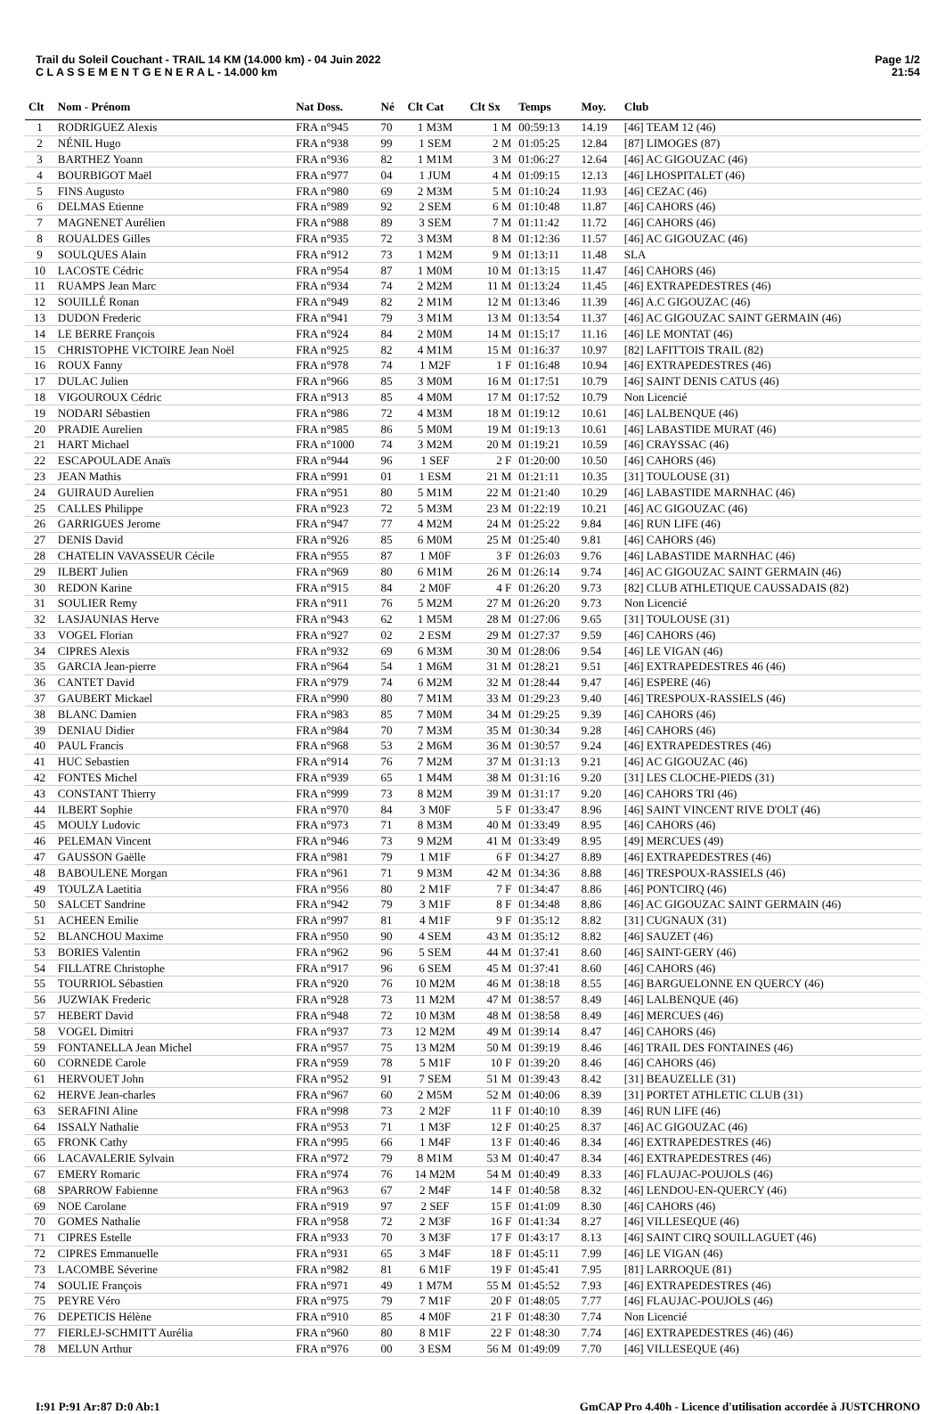Trail du Soleil Couchant - TRAIL 14 KM (14.000 km) - 04 Juin 2022
C L A S S E M E N T G E N E R A L - 14.000 km
Page 1/2
21:54
| Clt | Nom - Prénom | Nat Doss. | Né | Clt Cat | Clt Sx | Temps | Moy. | Club |
| --- | --- | --- | --- | --- | --- | --- | --- | --- |
| 1 | RODRIGUEZ Alexis | FRA n°945 | 70 | 1 M3M | 1 M | 00:59:13 | 14.19 | [46] TEAM 12 (46) |
| 2 | NÉNIL Hugo | FRA n°938 | 99 | 1 SEM | 2 M | 01:05:25 | 12.84 | [87] LIMOGES (87) |
| 3 | BARTHEZ Yoann | FRA n°936 | 82 | 1 M1M | 3 M | 01:06:27 | 12.64 | [46] AC GIGOUZAC (46) |
| 4 | BOURBIGOT Maël | FRA n°977 | 04 | 1 JUM | 4 M | 01:09:15 | 12.13 | [46] LHOSPITALET (46) |
| 5 | FINS Augusto | FRA n°980 | 69 | 2 M3M | 5 M | 01:10:24 | 11.93 | [46] CEZAC (46) |
| 6 | DELMAS Etienne | FRA n°989 | 92 | 2 SEM | 6 M | 01:10:48 | 11.87 | [46] CAHORS (46) |
| 7 | MAGNENET Aurélien | FRA n°988 | 89 | 3 SEM | 7 M | 01:11:42 | 11.72 | [46] CAHORS (46) |
| 8 | ROUALDES Gilles | FRA n°935 | 72 | 3 M3M | 8 M | 01:12:36 | 11.57 | [46] AC GIGOUZAC (46) |
| 9 | SOULQUES Alain | FRA n°912 | 73 | 1 M2M | 9 M | 01:13:11 | 11.48 | SLA |
| 10 | LACOSTE Cédric | FRA n°954 | 87 | 1 M0M | 10 M | 01:13:15 | 11.47 | [46] CAHORS (46) |
| 11 | RUAMPS Jean Marc | FRA n°934 | 74 | 2 M2M | 11 M | 01:13:24 | 11.45 | [46] EXTRAPEDESTRES (46) |
| 12 | SOUILLÉ Ronan | FRA n°949 | 82 | 2 M1M | 12 M | 01:13:46 | 11.39 | [46] A.C GIGOUZAC (46) |
| 13 | DUDON Frederic | FRA n°941 | 79 | 3 M1M | 13 M | 01:13:54 | 11.37 | [46] AC GIGOUZAC SAINT GERMAIN (46) |
| 14 | LE BERRE François | FRA n°924 | 84 | 2 M0M | 14 M | 01:15:17 | 11.16 | [46] LE MONTAT (46) |
| 15 | CHRISTOPHE VICTOIRE Jean Noël | FRA n°925 | 82 | 4 M1M | 15 M | 01:16:37 | 10.97 | [82] LAFITTOIS TRAIL (82) |
| 16 | ROUX Fanny | FRA n°978 | 74 | 1 M2F | 1 F | 01:16:48 | 10.94 | [46] EXTRAPEDESTRES (46) |
| 17 | DULAC Julien | FRA n°966 | 85 | 3 M0M | 16 M | 01:17:51 | 10.79 | [46] SAINT DENIS CATUS (46) |
| 18 | VIGOUROUX Cédric | FRA n°913 | 85 | 4 M0M | 17 M | 01:17:52 | 10.79 | Non Licencié |
| 19 | NODARI Sébastien | FRA n°986 | 72 | 4 M3M | 18 M | 01:19:12 | 10.61 | [46] LALBENQUE (46) |
| 20 | PRADIE Aurelien | FRA n°985 | 86 | 5 M0M | 19 M | 01:19:13 | 10.61 | [46] LABASTIDE MURAT (46) |
| 21 | HART Michael | FRA n°1000 | 74 | 3 M2M | 20 M | 01:19:21 | 10.59 | [46] CRAYSSAC (46) |
| 22 | ESCAPOULADE Anaïs | FRA n°944 | 96 | 1 SEF | 2 F | 01:20:00 | 10.50 | [46] CAHORS (46) |
| 23 | JEAN Mathis | FRA n°991 | 01 | 1 ESM | 21 M | 01:21:11 | 10.35 | [31] TOULOUSE (31) |
| 24 | GUIRAUD Aurelien | FRA n°951 | 80 | 5 M1M | 22 M | 01:21:40 | 10.29 | [46] LABASTIDE MARNHAC (46) |
| 25 | CALLES Philippe | FRA n°923 | 72 | 5 M3M | 23 M | 01:22:19 | 10.21 | [46] AC GIGOUZAC (46) |
| 26 | GARRIGUES Jerome | FRA n°947 | 77 | 4 M2M | 24 M | 01:25:22 | 9.84 | [46] RUN LIFE (46) |
| 27 | DENIS David | FRA n°926 | 85 | 6 M0M | 25 M | 01:25:40 | 9.81 | [46] CAHORS (46) |
| 28 | CHATELIN VAVASSEUR Cécile | FRA n°955 | 87 | 1 M0F | 3 F | 01:26:03 | 9.76 | [46] LABASTIDE MARNHAC (46) |
| 29 | ILBERT Julien | FRA n°969 | 80 | 6 M1M | 26 M | 01:26:14 | 9.74 | [46] AC GIGOUZAC SAINT GERMAIN (46) |
| 30 | REDON Karine | FRA n°915 | 84 | 2 M0F | 4 F | 01:26:20 | 9.73 | [82] CLUB ATHLETIQUE CAUSSADAIS (82) |
| 31 | SOULIER Remy | FRA n°911 | 76 | 5 M2M | 27 M | 01:26:20 | 9.73 | Non Licencié |
| 32 | LASJAUNIAS Herve | FRA n°943 | 62 | 1 M5M | 28 M | 01:27:06 | 9.65 | [31] TOULOUSE (31) |
| 33 | VOGEL Florian | FRA n°927 | 02 | 2 ESM | 29 M | 01:27:37 | 9.59 | [46] CAHORS (46) |
| 34 | CIPRES Alexis | FRA n°932 | 69 | 6 M3M | 30 M | 01:28:06 | 9.54 | [46] LE VIGAN (46) |
| 35 | GARCIA Jean-pierre | FRA n°964 | 54 | 1 M6M | 31 M | 01:28:21 | 9.51 | [46] EXTRAPEDESTRES 46 (46) |
| 36 | CANTET David | FRA n°979 | 74 | 6 M2M | 32 M | 01:28:44 | 9.47 | [46] ESPERE (46) |
| 37 | GAUBERT Mickael | FRA n°990 | 80 | 7 M1M | 33 M | 01:29:23 | 9.40 | [46] TRESPOUX-RASSIELS (46) |
| 38 | BLANC Damien | FRA n°983 | 85 | 7 M0M | 34 M | 01:29:25 | 9.39 | [46] CAHORS (46) |
| 39 | DENIAU Didier | FRA n°984 | 70 | 7 M3M | 35 M | 01:30:34 | 9.28 | [46] CAHORS (46) |
| 40 | PAUL Francis | FRA n°968 | 53 | 2 M6M | 36 M | 01:30:57 | 9.24 | [46] EXTRAPEDESTRES (46) |
| 41 | HUC Sebastien | FRA n°914 | 76 | 7 M2M | 37 M | 01:31:13 | 9.21 | [46] AC GIGOUZAC (46) |
| 42 | FONTES Michel | FRA n°939 | 65 | 1 M4M | 38 M | 01:31:16 | 9.20 | [31] LES CLOCHE-PIEDS (31) |
| 43 | CONSTANT Thierry | FRA n°999 | 73 | 8 M2M | 39 M | 01:31:17 | 9.20 | [46] CAHORS TRI (46) |
| 44 | ILBERT Sophie | FRA n°970 | 84 | 3 M0F | 5 F | 01:33:47 | 8.96 | [46] SAINT VINCENT RIVE D'OLT (46) |
| 45 | MOULY Ludovic | FRA n°973 | 71 | 8 M3M | 40 M | 01:33:49 | 8.95 | [46] CAHORS (46) |
| 46 | PELEMAN Vincent | FRA n°946 | 73 | 9 M2M | 41 M | 01:33:49 | 8.95 | [49] MERCUES (49) |
| 47 | GAUSSON Gaëlle | FRA n°981 | 79 | 1 M1F | 6 F | 01:34:27 | 8.89 | [46] EXTRAPEDESTRES (46) |
| 48 | BABOULENE Morgan | FRA n°961 | 71 | 9 M3M | 42 M | 01:34:36 | 8.88 | [46] TRESPOUX-RASSIELS (46) |
| 49 | TOULZA Laetitia | FRA n°956 | 80 | 2 M1F | 7 F | 01:34:47 | 8.86 | [46] PONTCIRQ (46) |
| 50 | SALCET Sandrine | FRA n°942 | 79 | 3 M1F | 8 F | 01:34:48 | 8.86 | [46] AC GIGOUZAC SAINT GERMAIN (46) |
| 51 | ACHEEN Emilie | FRA n°997 | 81 | 4 M1F | 9 F | 01:35:12 | 8.82 | [31] CUGNAUX (31) |
| 52 | BLANCHOU Maxime | FRA n°950 | 90 | 4 SEM | 43 M | 01:35:12 | 8.82 | [46] SAUZET (46) |
| 53 | BORIES Valentin | FRA n°962 | 96 | 5 SEM | 44 M | 01:37:41 | 8.60 | [46] SAINT-GERY (46) |
| 54 | FILLATRE Christophe | FRA n°917 | 96 | 6 SEM | 45 M | 01:37:41 | 8.60 | [46] CAHORS (46) |
| 55 | TOURRIOL Sébastien | FRA n°920 | 76 | 10 M2M | 46 M | 01:38:18 | 8.55 | [46] BARGUELONNE EN QUERCY (46) |
| 56 | JUZWIAK Frederic | FRA n°928 | 73 | 11 M2M | 47 M | 01:38:57 | 8.49 | [46] LALBENQUE (46) |
| 57 | HEBERT David | FRA n°948 | 72 | 10 M3M | 48 M | 01:38:58 | 8.49 | [46] MERCUES (46) |
| 58 | VOGEL Dimitri | FRA n°937 | 73 | 12 M2M | 49 M | 01:39:14 | 8.47 | [46] CAHORS (46) |
| 59 | FONTANELLA Jean Michel | FRA n°957 | 75 | 13 M2M | 50 M | 01:39:19 | 8.46 | [46] TRAIL DES FONTAINES (46) |
| 60 | CORNEDE Carole | FRA n°959 | 78 | 5 M1F | 10 F | 01:39:20 | 8.46 | [46] CAHORS (46) |
| 61 | HERVOUET John | FRA n°952 | 91 | 7 SEM | 51 M | 01:39:43 | 8.42 | [31] BEAUZELLE (31) |
| 62 | HERVE Jean-charles | FRA n°967 | 60 | 2 M5M | 52 M | 01:40:06 | 8.39 | [31] PORTET ATHLETIC CLUB (31) |
| 63 | SERAFINI Aline | FRA n°998 | 73 | 2 M2F | 11 F | 01:40:10 | 8.39 | [46] RUN LIFE (46) |
| 64 | ISSALY Nathalie | FRA n°953 | 71 | 1 M3F | 12 F | 01:40:25 | 8.37 | [46] AC GIGOUZAC (46) |
| 65 | FRONK Cathy | FRA n°995 | 66 | 1 M4F | 13 F | 01:40:46 | 8.34 | [46] EXTRAPEDESTRES (46) |
| 66 | LACAVALERIE Sylvain | FRA n°972 | 79 | 8 M1M | 53 M | 01:40:47 | 8.34 | [46] EXTRAPEDESTRES (46) |
| 67 | EMERY Romaric | FRA n°974 | 76 | 14 M2M | 54 M | 01:40:49 | 8.33 | [46] FLAUJAC-POUJOLS (46) |
| 68 | SPARROW Fabienne | FRA n°963 | 67 | 2 M4F | 14 F | 01:40:58 | 8.32 | [46] LENDOU-EN-QUERCY (46) |
| 69 | NOE Carolane | FRA n°919 | 97 | 2 SEF | 15 F | 01:41:09 | 8.30 | [46] CAHORS (46) |
| 70 | GOMES Nathalie | FRA n°958 | 72 | 2 M3F | 16 F | 01:41:34 | 8.27 | [46] VILLESEQUE (46) |
| 71 | CIPRES Estelle | FRA n°933 | 70 | 3 M3F | 17 F | 01:43:17 | 8.13 | [46] SAINT CIRQ SOUILLAGUET (46) |
| 72 | CIPRES Emmanuelle | FRA n°931 | 65 | 3 M4F | 18 F | 01:45:11 | 7.99 | [46] LE VIGAN (46) |
| 73 | LACOMBE Séverine | FRA n°982 | 81 | 6 M1F | 19 F | 01:45:41 | 7.95 | [81] LARROQUE (81) |
| 74 | SOULIE François | FRA n°971 | 49 | 1 M7M | 55 M | 01:45:52 | 7.93 | [46] EXTRAPEDESTRES (46) |
| 75 | PEYRE Véro | FRA n°975 | 79 | 7 M1F | 20 F | 01:48:05 | 7.77 | [46] FLAUJAC-POUJOLS (46) |
| 76 | DEPETICIS Hélène | FRA n°910 | 85 | 4 M0F | 21 F | 01:48:30 | 7.74 | Non Licencié |
| 77 | FIERLEJ-SCHMITT Aurélia | FRA n°960 | 80 | 8 M1F | 22 F | 01:48:30 | 7.74 | [46] EXTRAPEDESTRES (46) (46) |
| 78 | MELUN Arthur | FRA n°976 | 00 | 3 ESM | 56 M | 01:49:09 | 7.70 | [46] VILLESEQUE (46) |
I:91 P:91 Ar:87 D:0 Ab:1 GmCAP Pro 4.40h - Licence d'utilisation accordée à JUSTCHRONO